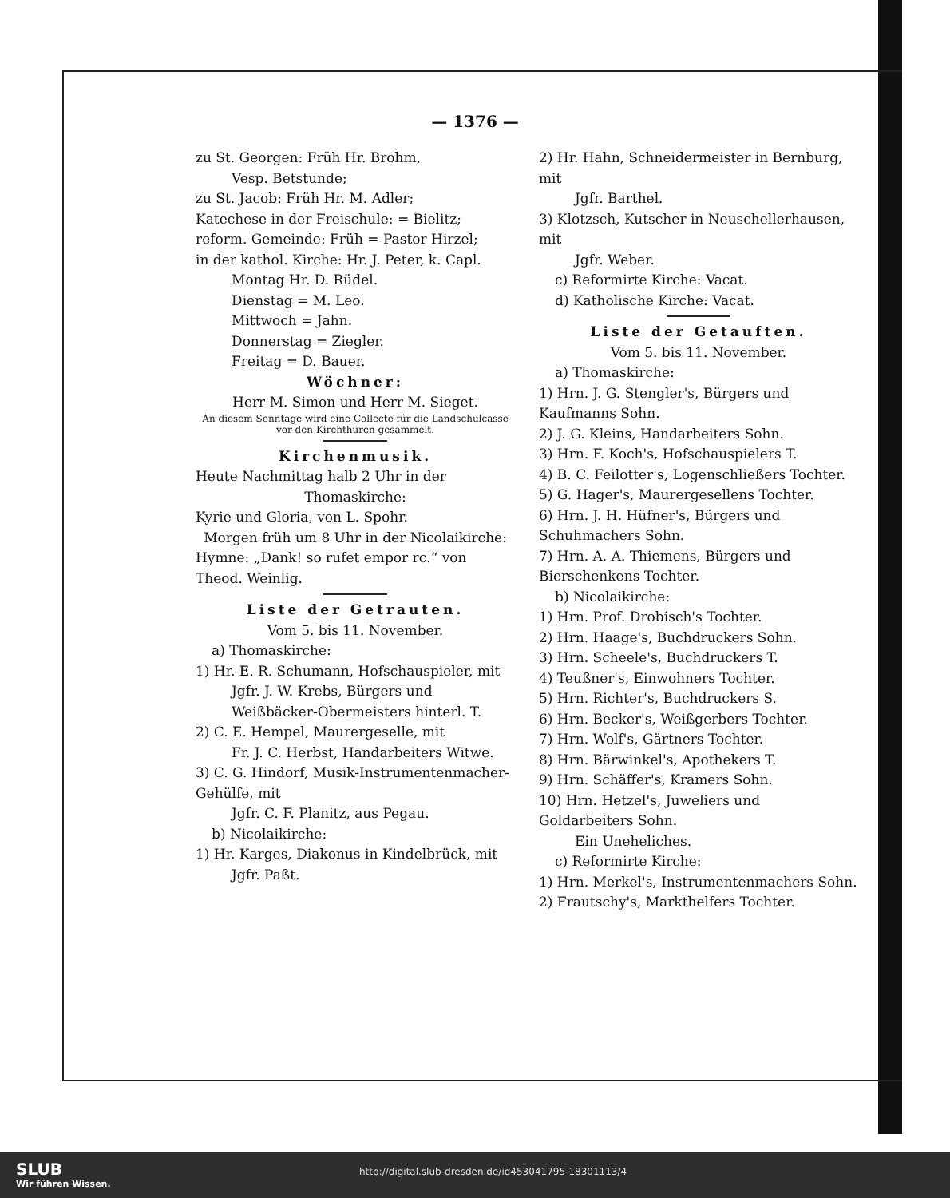— 1376 —
zu St. Georgen: Früh Hr. Brohm,
Vesp. Betstunde;
zu St. Jacob: Früh Hr. M. Adler;
Katechese in der Freischule: = Bielitz;
reform. Gemeinde: Früh = Pastor Hirzel;
in der kathol. Kirche: Hr. J. Peter, k. Capl.
Montag Hr. D. Rüdel.
Dienstag = M. Leo.
Mittwoch = Jahn.
Donnerstag = Ziegler.
Freitag = D. Bauer.
Wöchner:
Herr M. Simon und Herr M. Sieget.
An diesem Sonntage wird eine Collecte für die Landschulcasse vor den Kirchthüren gesammelt.
Kirchenmusik.
Heute Nachmittag halb 2 Uhr in der
Thomaskirche:
Kyrie und Gloria, von L. Spohr.
Morgen früh um 8 Uhr in der Nicolaikirche:
Hymne: „Dank! so rufet empor rc.“ von Theod. Weinlig.
Liste der Getrauten.
Vom 5. bis 11. November.
a) Thomaskirche:
1) Hr. E. R. Schumann, Hofschauspieler, mit
Jgfr. J. W. Krebs, Bürgers und Weißbäcker-Obermeisters hinterl. T.
2) C. E. Hempel, Maurergeselle, mit
Fr. J. C. Herbst, Handarbeiters Witwe.
3) C. G. Hindorf, Musik-Instrumentenmacher-Gehülfe, mit
Jgfr. C. F. Planitz, aus Pegau.
b) Nicolaikirche:
1) Hr. Karges, Diakonus in Kindelbrück, mit
Jgfr. Paßt.
2) Hr. Hahn, Schneidermeister in Bernburg, mit
Jgfr. Barthel.
3) Klotzsch, Kutscher in Neuschellerhausen, mit
Jgfr. Weber.
c) Reformirte Kirche: Vacat.
d) Katholische Kirche: Vacat.
Liste der Getauften.
Vom 5. bis 11. November.
a) Thomaskirche:
1) Hrn. J. G. Stengler's, Bürgers und Kaufmanns Sohn.
2) J. G. Kleins, Handarbeiters Sohn.
3) Hrn. F. Koch's, Hofschauspielers T.
4) B. C. Feilotter's, Logenschließers Tochter.
5) G. Hager's, Maurergesellens Tochter.
6) Hrn. J. H. Hüfner's, Bürgers und Schuhmachers Sohn.
7) Hrn. A. A. Thiemens, Bürgers und Bierschenkens Tochter.
b) Nicolaikirche:
1) Hrn. Prof. Drobisch's Tochter.
2) Hrn. Haage's, Buchdruckers Sohn.
3) Hrn. Scheele's, Buchdruckers T.
4) Teußner's, Einwohners Tochter.
5) Hrn. Richter's, Buchdruckers S.
6) Hrn. Becker's, Weißgerbers Tochter.
7) Hrn. Wolf's, Gärtners Tochter.
8) Hrn. Bärwinkel's, Apothekers T.
9) Hrn. Schäffer's, Kramers Sohn.
10) Hrn. Hetzel's, Juweliers und Goldarbeiters Sohn.
Ein Uneheliches.
c) Reformirte Kirche:
1) Hrn. Merkel's, Instrumentenmachers Sohn.
2) Frautschy's, Markthelfers Tochter.
SLUB
Wir führen Wissen.
http://digital.slub-dresden.de/id453041795-18301113/4